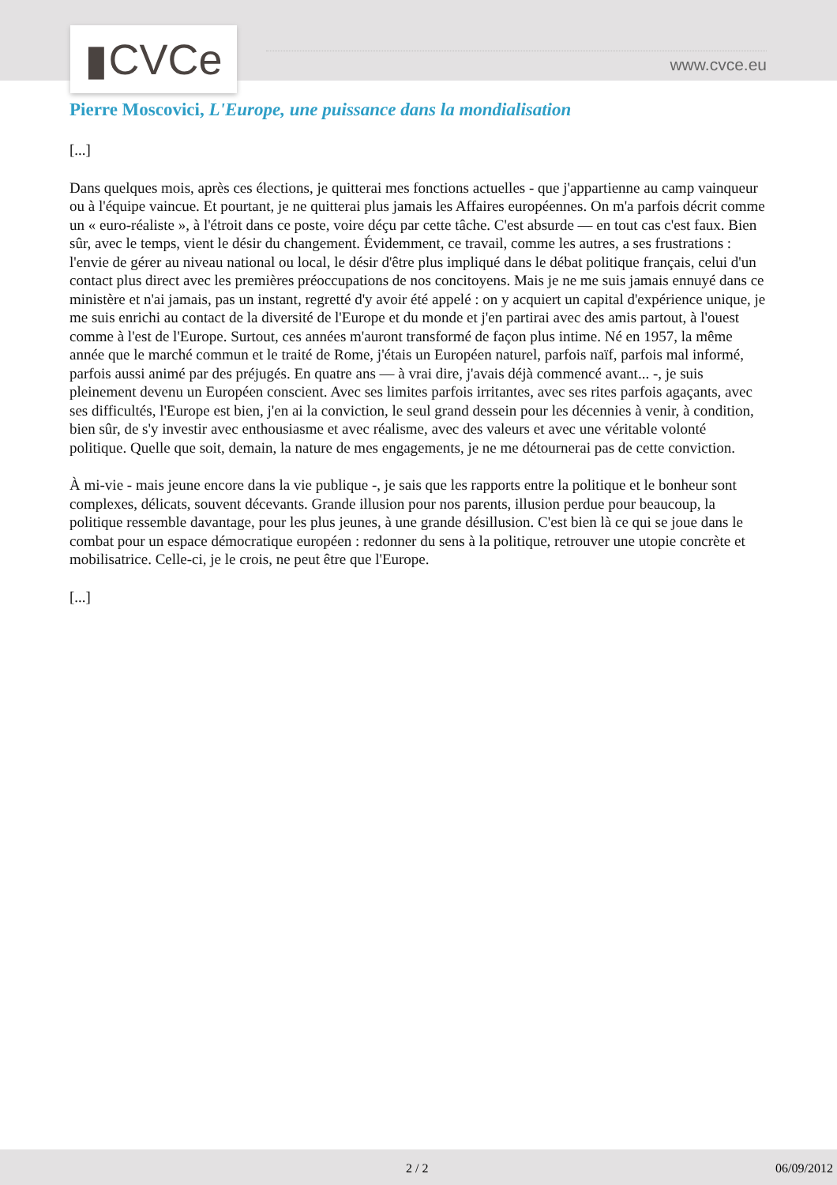▮CVCe www.cvce.eu
Pierre Moscovici, L'Europe, une puissance dans la mondialisation
[...]
Dans quelques mois, après ces élections, je quitterai mes fonctions actuelles - que j'appartienne au camp vainqueur ou à l'équipe vaincue. Et pourtant, je ne quitterai plus jamais les Affaires européennes. On m'a parfois décrit comme un « euro-réaliste », à l'étroit dans ce poste, voire déçu par cette tâche. C'est absurde — en tout cas c'est faux. Bien sûr, avec le temps, vient le désir du changement. Évidemment, ce travail, comme les autres, a ses frustrations : l'envie de gérer au niveau national ou local, le désir d'être plus impliqué dans le débat politique français, celui d'un contact plus direct avec les premières préoccupations de nos concitoyens. Mais je ne me suis jamais ennuyé dans ce ministère et n'ai jamais, pas un instant, regretté d'y avoir été appelé : on y acquiert un capital d'expérience unique, je me suis enrichi au contact de la diversité de l'Europe et du monde et j'en partirai avec des amis partout, à l'ouest comme à l'est de l'Europe. Surtout, ces années m'auront transformé de façon plus intime. Né en 1957, la même année que le marché commun et le traité de Rome, j'étais un Européen naturel, parfois naïf, parfois mal informé, parfois aussi animé par des préjugés. En quatre ans — à vrai dire, j'avais déjà commencé avant... -, je suis pleinement devenu un Européen conscient. Avec ses limites parfois irritantes, avec ses rites parfois agaçants, avec ses difficultés, l'Europe est bien, j'en ai la conviction, le seul grand dessein pour les décennies à venir, à condition, bien sûr, de s'y investir avec enthousiasme et avec réalisme, avec des valeurs et avec une véritable volonté politique. Quelle que soit, demain, la nature de mes engagements, je ne me détournerai pas de cette conviction.
À mi-vie - mais jeune encore dans la vie publique -, je sais que les rapports entre la politique et le bonheur sont complexes, délicats, souvent décevants. Grande illusion pour nos parents, illusion perdue pour beaucoup, la politique ressemble davantage, pour les plus jeunes, à une grande désillusion. C'est bien là ce qui se joue dans le combat pour un espace démocratique européen : redonner du sens à la politique, retrouver une utopie concrète et mobilisatrice. Celle-ci, je le crois, ne peut être que l'Europe.
[...]
2 / 2 06/09/2012